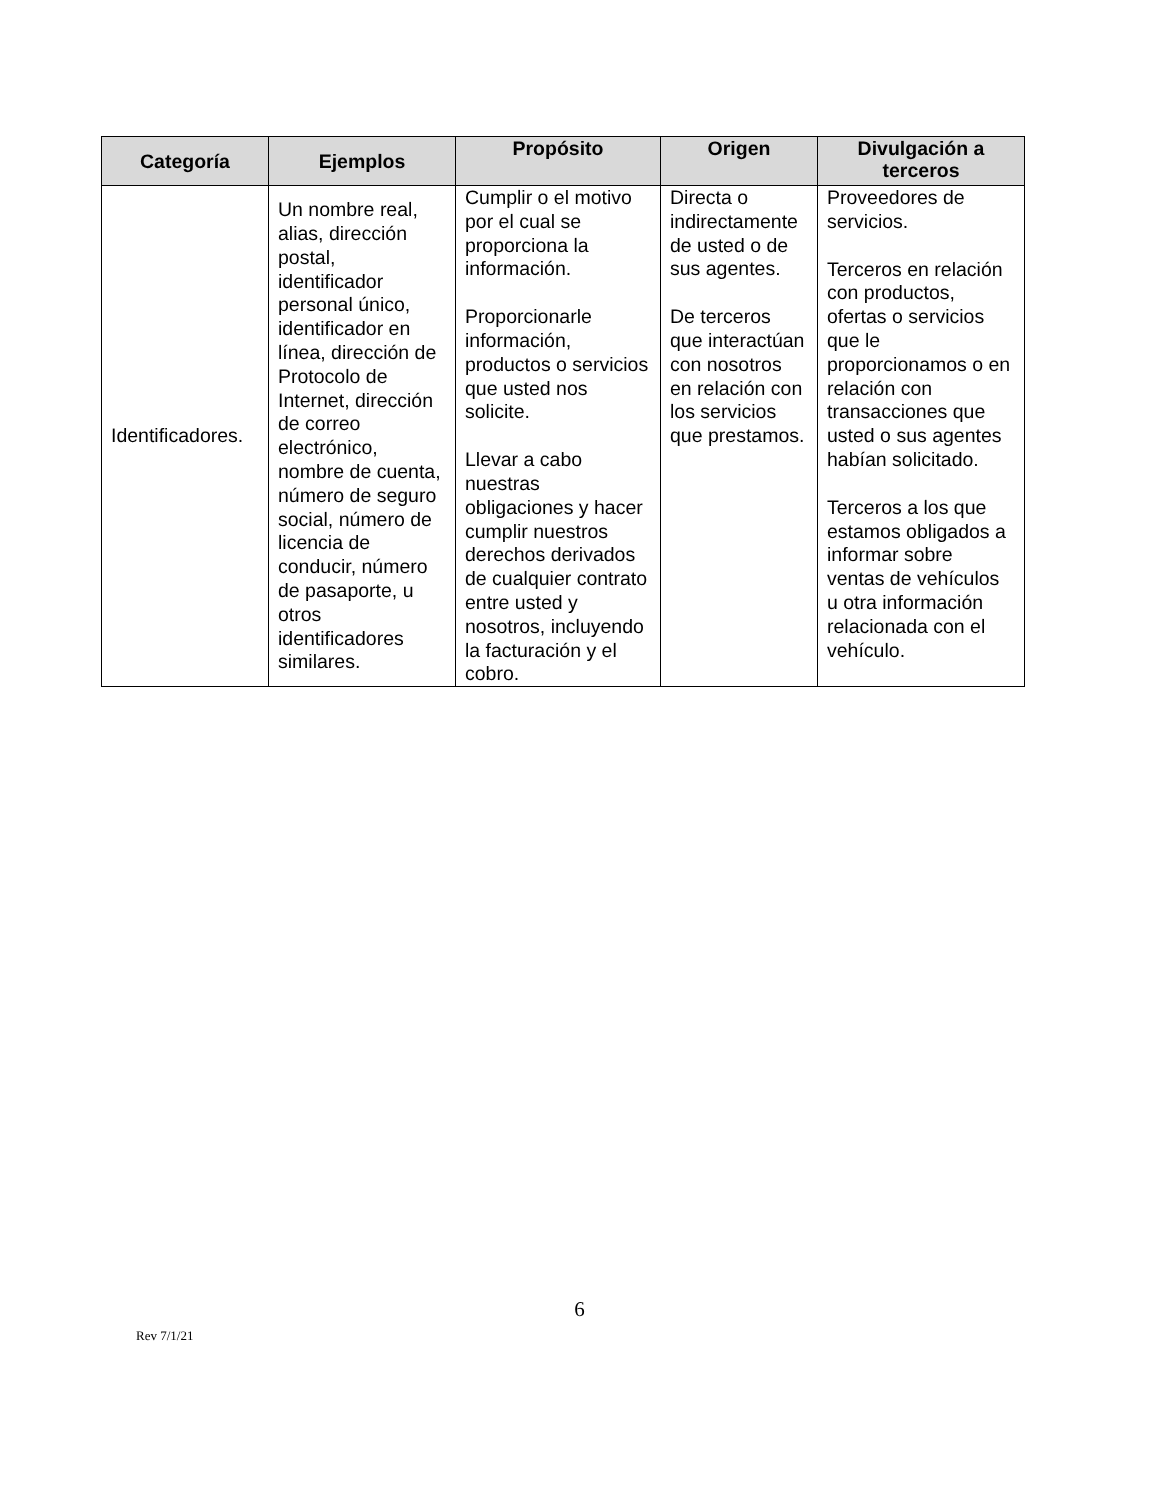| Categoría | Ejemplos | Propósito | Origen | Divulgación a terceros |
| --- | --- | --- | --- | --- |
| Identificadores. | Un nombre real, alias, dirección postal, identificador personal único, identificador en línea, dirección de Protocolo de Internet, dirección de correo electrónico, nombre de cuenta, número de seguro social, número de licencia de conducir, número de pasaporte, u otros identificadores similares. | Cumplir o el motivo por el cual se proporciona la información. Proporcionarle información, productos o servicios que usted nos solicite. Llevar a cabo nuestras obligaciones y hacer cumplir nuestros derechos derivados de cualquier contrato entre usted y nosotros, incluyendo la facturación y el cobro. | Directa o indirectamente de usted o de sus agentes. De terceros que interactúan con nosotros en relación con los servicios que prestamos. | Proveedores de servicios. Terceros en relación con productos, ofertas o servicios que le proporcionamos o en relación con transacciones que usted o sus agentes habían solicitado. Terceros a los que estamos obligados a informar sobre ventas de vehículos u otra información relacionada con el vehículo. |
6
Rev 7/1/21